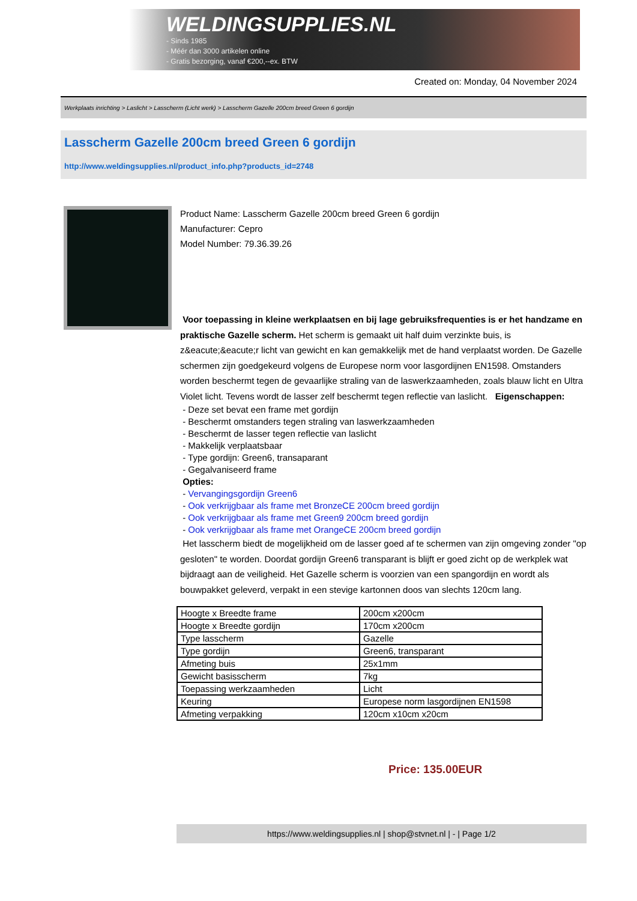WELDINGSUPPLIES.NL
- Sinds 1985
- Méér dan 3000 artikelen online
- Gratis bezorging, vanaf €200,--ex. BTW
Created on: Monday, 04 November 2024
Werkplaats inrichting > Laslicht > Lasscherm (Licht werk) > Lasscherm Gazelle 200cm breed Green 6 gordijn
Lasscherm Gazelle 200cm breed Green 6 gordijn
http://www.weldingsupplies.nl/product_info.php?products_id=2748
Product Name: Lasscherm Gazelle 200cm breed Green 6 gordijn
Manufacturer: Cepro
Model Number: 79.36.39.26
Voor toepassing in kleine werkplaatsen en bij lage gebruiksfrequenties is er het handzame en praktische Gazelle scherm. Het scherm is gemaakt uit half duim verzinkte buis, is z&eacute;&eacute;r licht van gewicht en kan gemakkelijk met de hand verplaatst worden. De Gazelle schermen zijn goedgekeurd volgens de Europese norm voor lasgordijnen EN1598. Omstanders worden beschermt tegen de gevaarlijke straling van de laswerkzaamheden, zoals blauw licht en Ultra Violet licht. Tevens wordt de lasser zelf beschermt tegen reflectie van laslicht. Eigenschappen:
- Deze set bevat een frame met gordijn
- Beschermt omstanders tegen straling van laswerkzaamheden
- Beschermt de lasser tegen reflectie van laslicht
- Makkelijk verplaatsbaar
- Type gordijn: Green6, transaparant
- Gegalvaniseerd frame
Opties:
- Vervangingsgordijn Green6
- Ook verkrijgbaar als frame met BronzeCE 200cm breed gordijn
- Ook verkrijgbaar als frame met Green9 200cm breed gordijn
- Ook verkrijgbaar als frame met OrangeCE 200cm breed gordijn
Het lasscherm biedt de mogelijkheid om de lasser goed af te schermen van zijn omgeving zonder "op gesloten" te worden. Doordat gordijn Green6 transparant is blijft er goed zicht op de werkplek wat bijdraagt aan de veiligheid. Het Gazelle scherm is voorzien van een spangordijn en wordt als bouwpakket geleverd, verpakt in een stevige kartonnen doos van slechts 120cm lang.
| Hoogte x Breedte frame | 200cm x200cm |
| Hoogte x Breedte gordijn | 170cm x200cm |
| Type lasscherm | Gazelle |
| Type gordijn | Green6, transparant |
| Afmeting buis | 25x1mm |
| Gewicht basisscherm | 7kg |
| Toepassing werkzaamheden | Licht |
| Keuring | Europese norm lasgordijnen EN1598 |
| Afmeting verpakking | 120cm x10cm x20cm |
Price: 135.00EUR
https://www.weldingsupplies.nl | shop@stvnet.nl | - | Page 1/2